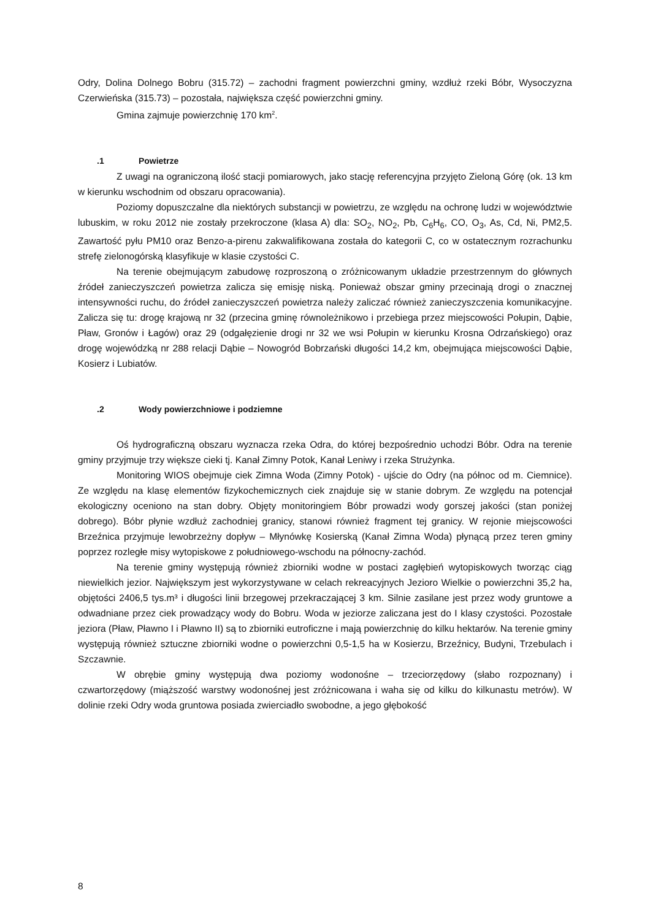Odry, Dolina Dolnego Bobru (315.72) – zachodni fragment powierzchni gminy, wzdłuż rzeki Bóbr, Wysoczyzna Czerwieńska (315.73) – pozostała, największa część powierzchni gminy.
Gmina zajmuje powierzchnię 170 km<sup>2</sup>.
.1 Powietrze
Z uwagi na ograniczoną ilość stacji pomiarowych, jako stację referencyjna przyjęto Zieloną Górę (ok. 13 km w kierunku wschodnim od obszaru opracowania).
Poziomy dopuszczalne dla niektórych substancji w powietrzu, ze względu na ochronę ludzi w województwie lubuskim, w roku 2012 nie zostały przekroczone (klasa A) dla: SO<sub>2</sub>, NO<sub>2</sub>, Pb, C<sub>6</sub>H<sub>6</sub>, CO, O<sub>3</sub>, As, Cd, Ni, PM2,5. Zawartość pyłu PM10 oraz Benzo-a-pirenu zakwalifikowana została do kategorii C, co w ostatecznym rozrachunku strefę zielonogórską klasyfikuje w klasie czystości C.
Na terenie obejmującym zabudowę rozproszoną o zróżnicowanym układzie przestrzennym do głównych źródeł zanieczyszczeń powietrza zalicza się emisję niską. Ponieważ obszar gminy przecinają drogi o znacznej intensywności ruchu, do źródeł zanieczyszczeń powietrza należy zaliczać również zanieczyszczenia komunikacyjne. Zalicza się tu: drogę krajową nr 32 (przecina gminę równoleżnikowo i przebiega przez miejscowości Połupin, Dąbie, Pław, Gronów i Łagów) oraz 29 (odgałęzienie drogi nr 32 we wsi Połupin w kierunku Krosna Odrzańskiego) oraz drogę wojewódzką nr 288 relacji Dąbie – Nowogród Bobrzański długości 14,2 km, obejmująca miejscowości Dąbie, Kosierz i Lubiatów.
.2 Wody powierzchniowe i podziemne
Oś hydrograficzną obszaru wyznacza rzeka Odra, do której bezpośrednio uchodzi Bóbr. Odra na terenie gminy przyjmuje trzy większe cieki tj. Kanał Zimny Potok, Kanał Leniwy i rzeka Strużynka.
Monitoring WIOS obejmuje ciek Zimna Woda (Zimny Potok) - ujście do Odry (na północ od m. Ciemnice). Ze względu na klasę elementów fizykochemicznych ciek znajduje się w stanie dobrym. Ze względu na potencjał ekologiczny oceniono na stan dobry. Objęty monitoringiem Bóbr prowadzi wody gorszej jakości (stan poniżej dobrego). Bóbr płynie wzdłuż zachodniej granicy, stanowi również fragment tej granicy. W rejonie miejscowości Brzeźnica przyjmuje lewobrzeżny dopływ – Młynówkę Kosierską (Kanał Zimna Woda) płynącą przez teren gminy poprzez rozległe misy wytopiskowe z południowego-wschodu na północny-zachód.
Na terenie gminy występują również zbiorniki wodne w postaci zagłębień wytopiskowych tworząc ciąg niewielkich jezior. Największym jest wykorzystywane w celach rekreacyjnych Jezioro Wielkie o powierzchni 35,2 ha, objętości 2406,5 tys.m³ i długości linii brzegowej przekraczającej 3 km. Silnie zasilane jest przez wody gruntowe a odwadniane przez ciek prowadzący wody do Bobru. Woda w jeziorze zaliczana jest do I klasy czystości. Pozostałe jeziora (Pław, Pławno I i Pławno II) są to zbiorniki eutroficzne i mają powierzchnię do kilku hektarów. Na terenie gminy występują również sztuczne zbiorniki wodne o powierzchni 0,5-1,5 ha w Kosierzu, Brzeźnicy, Budyni, Trzebulach i Szczawnie.
W obrębie gminy występują dwa poziomy wodonośne – trzeciorzędowy (słabo rozpoznany) i czwartorzędowy (miąższość warstwy wodonośnej jest zróżnicowana i waha się od kilku do kilkunastu metrów). W dolinie rzeki Odry woda gruntowa posiada zwierciadło swobodne, a jego głębokość
8